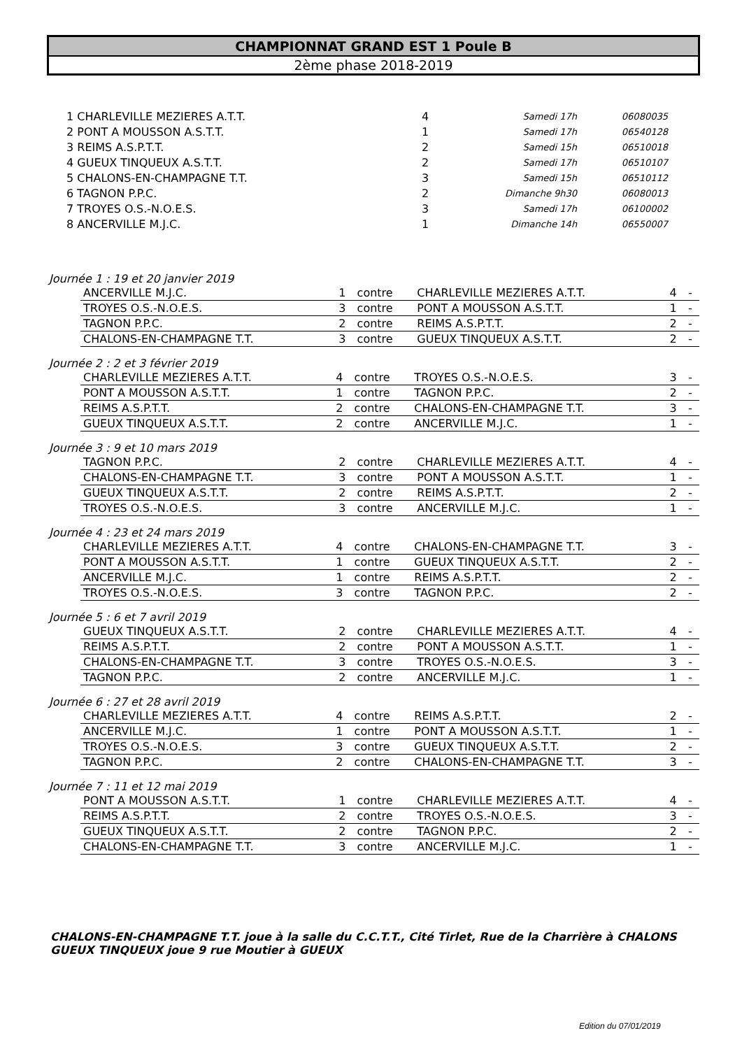CHAMPIONNAT GRAND EST 1 Poule B
2ème phase 2018-2019
| 1 CHARLEVILLE MEZIERES A.T.T. | 4 | Samedi 17h | 06080035 |
| 2 PONT A MOUSSON A.S.T.T. | 1 | Samedi 17h | 06540128 |
| 3 REIMS A.S.P.T.T. | 2 | Samedi 15h | 06510018 |
| 4 GUEUX TINQUEUX A.S.T.T. | 2 | Samedi 17h | 06510107 |
| 5 CHALONS-EN-CHAMPAGNE T.T. | 3 | Samedi 15h | 06510112 |
| 6 TAGNON P.P.C. | 2 | Dimanche 9h30 | 06080013 |
| 7 TROYES O.S.-N.O.E.S. | 3 | Samedi 17h | 06100002 |
| 8 ANCERVILLE M.J.C. | 1 | Dimanche 14h | 06550007 |
Journée 1 : 19 et 20 janvier 2019
| ANCERVILLE M.J.C. | 1 | contre | CHARLEVILLE MEZIERES A.T.T. | 4 | - |
| TROYES O.S.-N.O.E.S. | 3 | contre | PONT A MOUSSON A.S.T.T. | 1 | - |
| TAGNON P.P.C. | 2 | contre | REIMS A.S.P.T.T. | 2 | - |
| CHALONS-EN-CHAMPAGNE T.T. | 3 | contre | GUEUX TINQUEUX A.S.T.T. | 2 | - |
Journée 2 : 2 et 3 février 2019
| CHARLEVILLE MEZIERES A.T.T. | 4 | contre | TROYES O.S.-N.O.E.S. | 3 | - |
| PONT A MOUSSON A.S.T.T. | 1 | contre | TAGNON P.P.C. | 2 | - |
| REIMS A.S.P.T.T. | 2 | contre | CHALONS-EN-CHAMPAGNE T.T. | 3 | - |
| GUEUX TINQUEUX A.S.T.T. | 2 | contre | ANCERVILLE M.J.C. | 1 | - |
Journée 3 : 9 et 10 mars 2019
| TAGNON P.P.C. | 2 | contre | CHARLEVILLE MEZIERES A.T.T. | 4 | - |
| CHALONS-EN-CHAMPAGNE T.T. | 3 | contre | PONT A MOUSSON A.S.T.T. | 1 | - |
| GUEUX TINQUEUX A.S.T.T. | 2 | contre | REIMS A.S.P.T.T. | 2 | - |
| TROYES O.S.-N.O.E.S. | 3 | contre | ANCERVILLE M.J.C. | 1 | - |
Journée 4 : 23 et 24 mars 2019
| CHARLEVILLE MEZIERES A.T.T. | 4 | contre | CHALONS-EN-CHAMPAGNE T.T. | 3 | - |
| PONT A MOUSSON A.S.T.T. | 1 | contre | GUEUX TINQUEUX A.S.T.T. | 2 | - |
| ANCERVILLE M.J.C. | 1 | contre | REIMS A.S.P.T.T. | 2 | - |
| TROYES O.S.-N.O.E.S. | 3 | contre | TAGNON P.P.C. | 2 | - |
Journée 5 : 6 et 7 avril 2019
| GUEUX TINQUEUX A.S.T.T. | 2 | contre | CHARLEVILLE MEZIERES A.T.T. | 4 | - |
| REIMS A.S.P.T.T. | 2 | contre | PONT A MOUSSON A.S.T.T. | 1 | - |
| CHALONS-EN-CHAMPAGNE T.T. | 3 | contre | TROYES O.S.-N.O.E.S. | 3 | - |
| TAGNON P.P.C. | 2 | contre | ANCERVILLE M.J.C. | 1 | - |
Journée 6 : 27 et 28 avril 2019
| CHARLEVILLE MEZIERES A.T.T. | 4 | contre | REIMS A.S.P.T.T. | 2 | - |
| ANCERVILLE M.J.C. | 1 | contre | PONT A MOUSSON A.S.T.T. | 1 | - |
| TROYES O.S.-N.O.E.S. | 3 | contre | GUEUX TINQUEUX A.S.T.T. | 2 | - |
| TAGNON P.P.C. | 2 | contre | CHALONS-EN-CHAMPAGNE T.T. | 3 | - |
Journée 7 : 11 et 12 mai 2019
| PONT A MOUSSON A.S.T.T. | 1 | contre | CHARLEVILLE MEZIERES A.T.T. | 4 | - |
| REIMS A.S.P.T.T. | 2 | contre | TROYES O.S.-N.O.E.S. | 3 | - |
| GUEUX TINQUEUX A.S.T.T. | 2 | contre | TAGNON P.P.C. | 2 | - |
| CHALONS-EN-CHAMPAGNE T.T. | 3 | contre | ANCERVILLE M.J.C. | 1 | - |
CHALONS-EN-CHAMPAGNE T.T. joue à la salle du C.C.T.T., Cité Tirlet, Rue de la Charrière à CHALONS
GUEUX TINQUEUX joue 9 rue Moutier à GUEUX
Edition du 07/01/2019